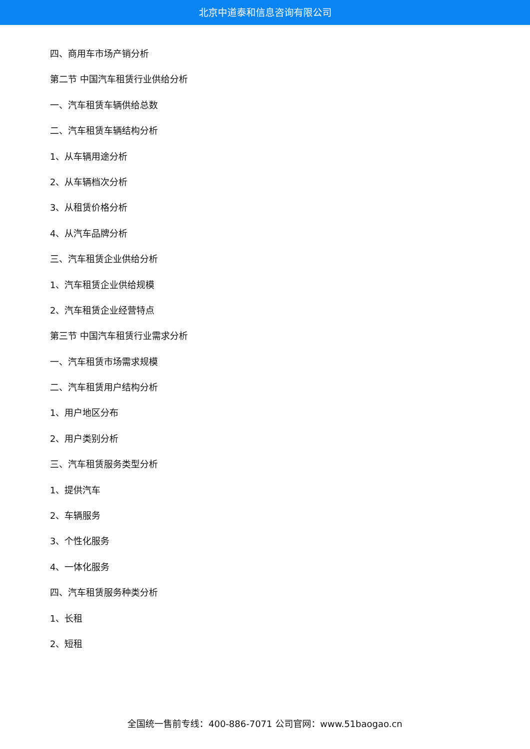北京中道泰和信息咨询有限公司
四、商用车市场产销分析
第二节 中国汽车租赁行业供给分析
一、汽车租赁车辆供给总数
二、汽车租赁车辆结构分析
1、从车辆用途分析
2、从车辆档次分析
3、从租赁价格分析
4、从汽车品牌分析
三、汽车租赁企业供给分析
1、汽车租赁企业供给规模
2、汽车租赁企业经营特点
第三节 中国汽车租赁行业需求分析
一、汽车租赁市场需求规模
二、汽车租赁用户结构分析
1、用户地区分布
2、用户类别分析
三、汽车租赁服务类型分析
1、提供汽车
2、车辆服务
3、个性化服务
4、一体化服务
四、汽车租赁服务种类分析
1、长租
2、短租
全国统一售前专线：400-886-7071 公司官网：www.51baogao.cn